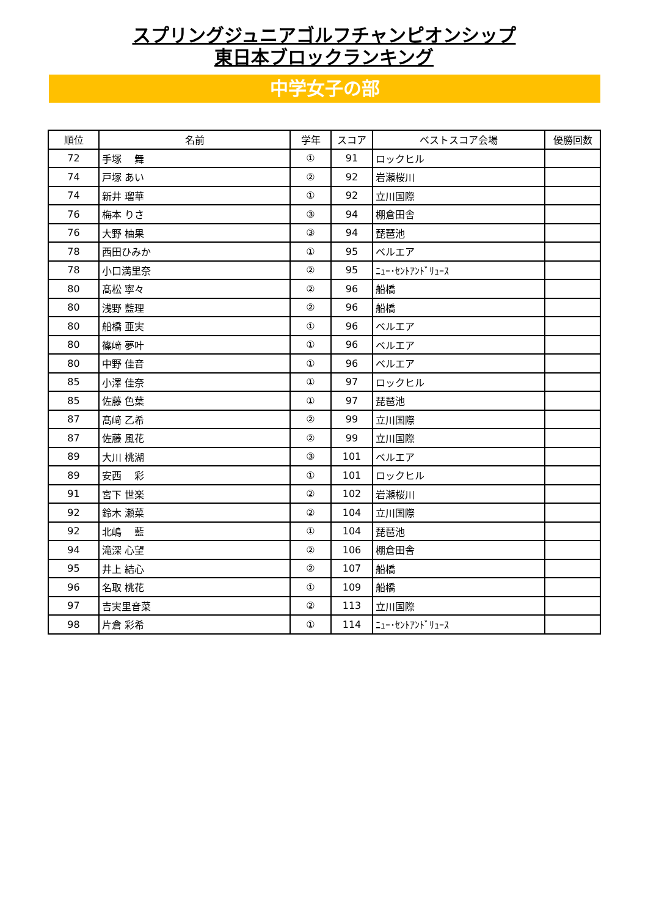スプリングジュニアゴルフチャンピオンシップ
東日本ブロックランキング
中学女子の部
| 順位 | 名前 | 学年 | スコア | ベストスコア会場 | 優勝回数 |
| --- | --- | --- | --- | --- | --- |
| 72 | 手塚 舞 | ① | 91 | ロックヒル | |
| 74 | 戸塚 あい | ② | 92 | 岩瀬桜川 | |
| 74 | 新井 瑠華 | ① | 92 | 立川国際 | |
| 76 | 梅本 りさ | ③ | 94 | 棚倉田舎 | |
| 76 | 大野 柚果 | ③ | 94 | 琵琶池 | |
| 78 | 西田ひみか | ① | 95 | ベルエア | |
| 78 | 小口満里奈 | ② | 95 | ﾆｭｰ･ｾﾝﾄｱﾝﾄﾞﾘｭｰｽ | |
| 80 | 髙松 寧々 | ② | 96 | 船橋 | |
| 80 | 浅野 藍理 | ② | 96 | 船橋 | |
| 80 | 船橋 亜実 | ① | 96 | ベルエア | |
| 80 | 篠﨑 夢叶 | ① | 96 | ベルエア | |
| 80 | 中野 佳音 | ① | 96 | ベルエア | |
| 85 | 小澤 佳奈 | ① | 97 | ロックヒル | |
| 85 | 佐藤 色葉 | ① | 97 | 琵琶池 | |
| 87 | 髙﨑 乙希 | ② | 99 | 立川国際 | |
| 87 | 佐藤 風花 | ② | 99 | 立川国際 | |
| 89 | 大川 桃湖 | ③ | 101 | ベルエア | |
| 89 | 安西 彩 | ① | 101 | ロックヒル | |
| 91 | 宮下 世楽 | ② | 102 | 岩瀬桜川 | |
| 92 | 鈴木 瀬菜 | ② | 104 | 立川国際 | |
| 92 | 北嶋 藍 | ① | 104 | 琵琶池 | |
| 94 | 滝深 心望 | ② | 106 | 棚倉田舎 | |
| 95 | 井上 結心 | ② | 107 | 船橋 | |
| 96 | 名取 桃花 | ① | 109 | 船橋 | |
| 97 | 吉実里音菜 | ② | 113 | 立川国際 | |
| 98 | 片倉 彩希 | ① | 114 | ﾆｭｰ･ｾﾝﾄｱﾝﾄﾞﾘｭｰｽ | |